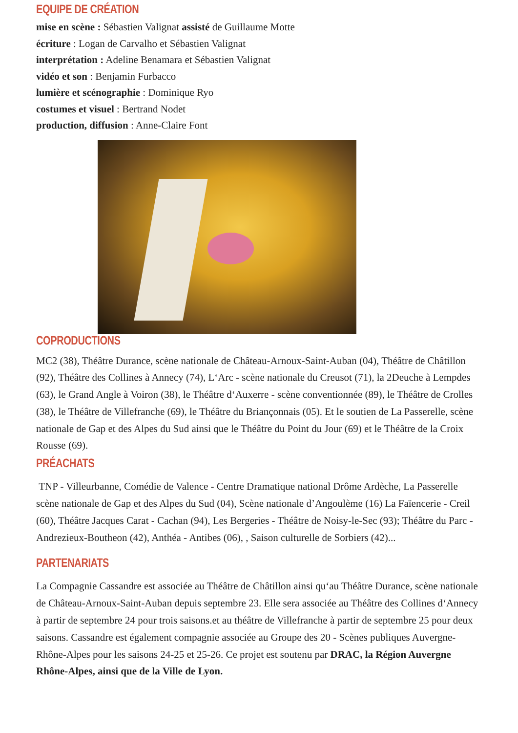EQUIPE DE CRÉATION
mise en scène : Sébastien Valignat assisté de Guillaume Motte
écriture : Logan de Carvalho et Sébastien Valignat
interprétation : Adeline Benamara et Sébastien Valignat
vidéo et son : Benjamin Furbacco
lumière et scénographie : Dominique Ryo
costumes et visuel : Bertrand Nodet
production, diffusion : Anne-Claire Font
COPRODUCTIONS
MC2 (38), Théâtre Durance, scène nationale de Château-Arnoux-Saint-Auban (04), Théâtre de Châtillon (92), Théâtre des Collines à Annecy (74), L‘Arc - scène nationale du Creusot (71), la 2Deuche à Lempdes (63), le Grand Angle à Voiron (38), le Théâtre d‘Auxerre - scène conventionnée (89), le Théâtre de Crolles (38), le Théâtre de Villefranche (69), le Théâtre du Briançonnais (05). Et le soutien de La Passerelle, scène nationale de Gap et des Alpes du Sud ainsi que le Théâtre du Point du Jour (69) et le Théâtre de la Croix Rousse (69).
PRÉACHATS
TNP - Villeurbanne, Comédie de Valence - Centre Dramatique national Drôme Ardèche, La Passerelle scène nationale de Gap et des Alpes du Sud (04), Scène nationale d’Angoulème (16) La Faïencerie - Creil (60), Théâtre Jacques Carat - Cachan (94), Les Bergeries - Théâtre de Noisy-le-Sec (93); Théâtre du Parc - Andrezieux-Boutheon (42), Anthéa - Antibes (06), , Saison culturelle de Sorbiers (42)...
PARTENARIATS
La Compagnie Cassandre est associée au Théâtre de Châtillon ainsi qu‘au Théâtre Durance, scène nationale de Château-Arnoux-Saint-Auban depuis septembre 23. Elle sera associée au Théâtre des Collines d‘Annecy à partir de septembre 24 pour trois saisons.et au théâtre de Villefranche à partir de septembre 25 pour deux saisons. Cassandre est également compagnie associée au Groupe des 20 - Scènes publiques Auvergne-Rhône-Alpes pour les saisons 24-25 et 25-26. Ce projet est soutenu par DRAC, la Région Auvergne Rhône-Alpes, ainsi que de la Ville de Lyon.